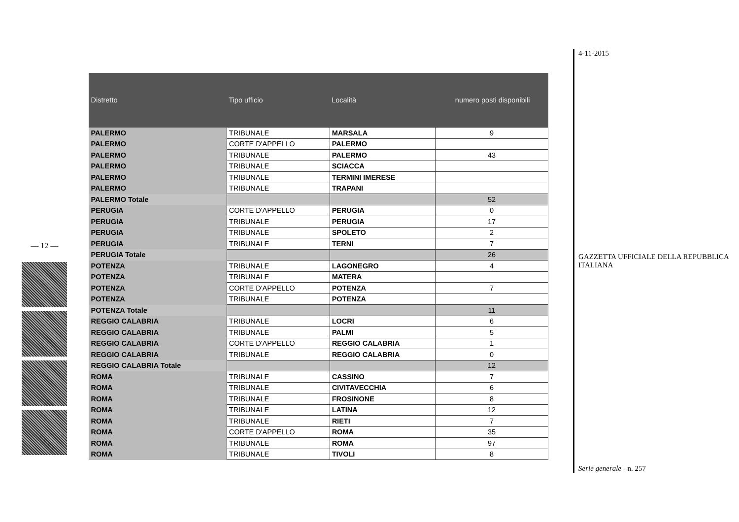— 12 —
| Distretto | Tipo ufficio | Località | numero posti disponibili |
| --- | --- | --- | --- |
| PALERMO | TRIBUNALE | MARSALA | 9 |
| PALERMO | CORTE D'APPELLO | PALERMO | |
| PALERMO | TRIBUNALE | PALERMO | 43 |
| PALERMO | TRIBUNALE | SCIACCA | |
| PALERMO | TRIBUNALE | TERMINI IMERESE | |
| PALERMO | TRIBUNALE | TRAPANI | |
| PALERMO Totale | | | 52 |
| PERUGIA | CORTE D'APPELLO | PERUGIA | 0 |
| PERUGIA | TRIBUNALE | PERUGIA | 17 |
| PERUGIA | TRIBUNALE | SPOLETO | 2 |
| PERUGIA | TRIBUNALE | TERNI | 7 |
| PERUGIA Totale | | | 26 |
| POTENZA | TRIBUNALE | LAGONEGRO | 4 |
| POTENZA | TRIBUNALE | MATERA | |
| POTENZA | CORTE D'APPELLO | POTENZA | 7 |
| POTENZA | TRIBUNALE | POTENZA | |
| POTENZA Totale | | | 11 |
| REGGIO CALABRIA | TRIBUNALE | LOCRI | 6 |
| REGGIO CALABRIA | TRIBUNALE | PALMI | 5 |
| REGGIO CALABRIA | CORTE D'APPELLO | REGGIO CALABRIA | 1 |
| REGGIO CALABRIA | TRIBUNALE | REGGIO CALABRIA | 0 |
| REGGIO CALABRIA Totale | | | 12 |
| ROMA | TRIBUNALE | CASSINO | 7 |
| ROMA | TRIBUNALE | CIVITAVECCHIA | 6 |
| ROMA | TRIBUNALE | FROSINONE | 8 |
| ROMA | TRIBUNALE | LATINA | 12 |
| ROMA | TRIBUNALE | RIETI | 7 |
| ROMA | CORTE D'APPELLO | ROMA | 35 |
| ROMA | TRIBUNALE | ROMA | 97 |
| ROMA | TRIBUNALE | TIVOLI | 8 |
4-11-2015
GAZZETTA UFFICIALE DELLA REPUBBLICA ITALIANA
Serie generale - n. 257